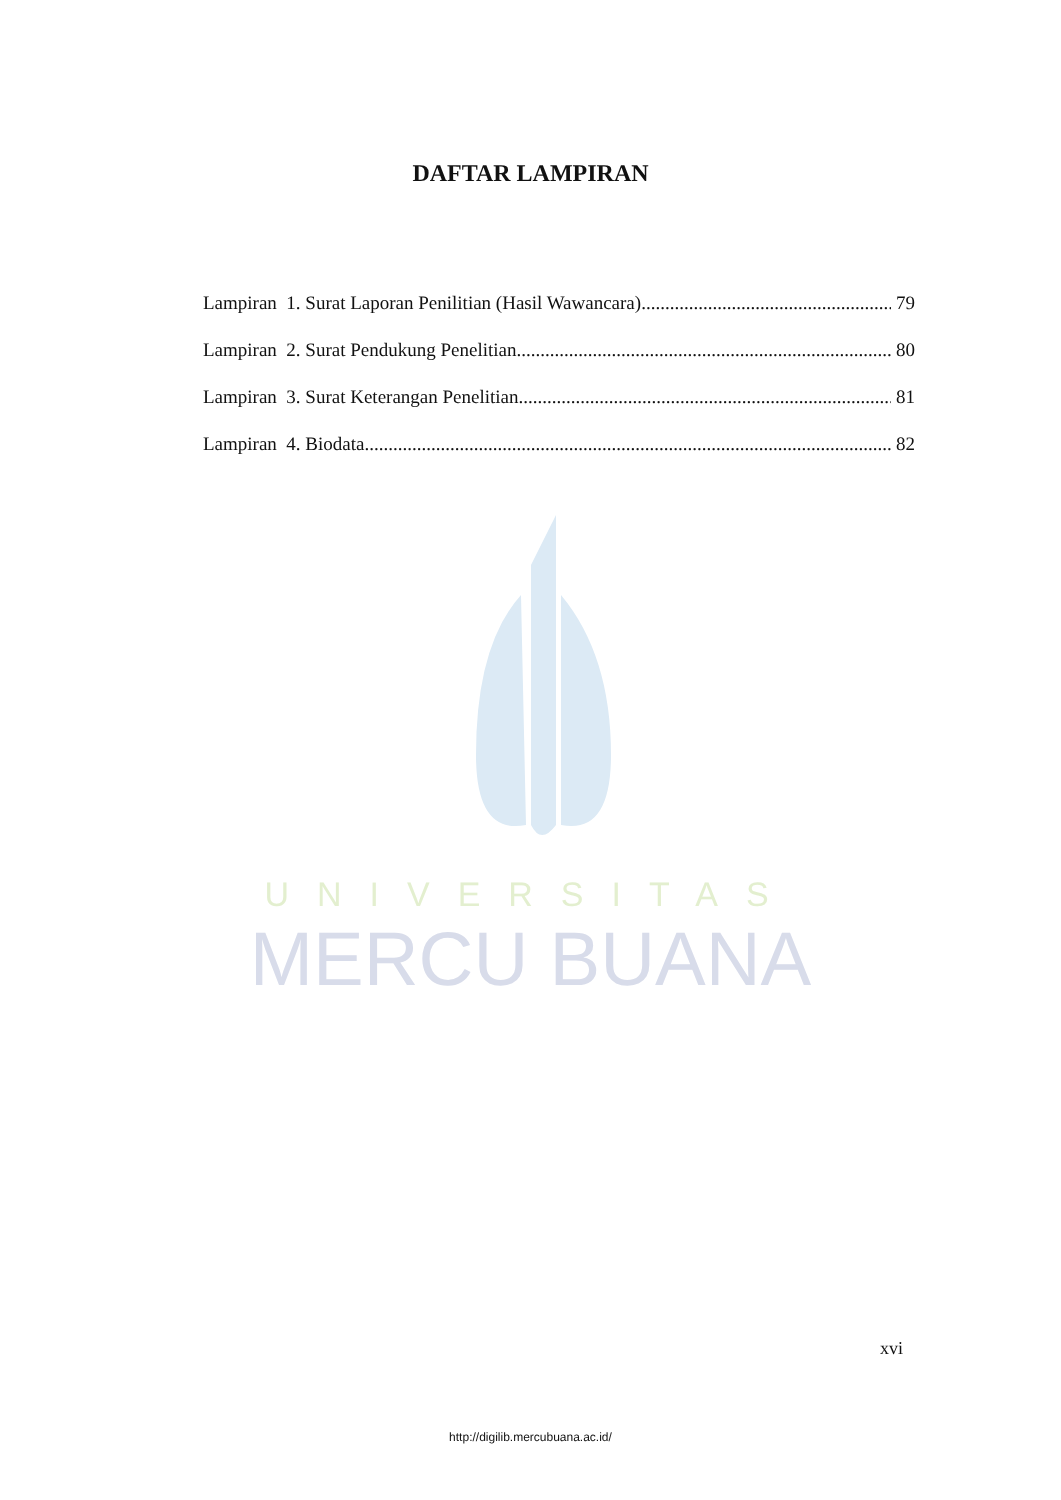UNIVERSITAS
MERCU BUANA
DAFTAR LAMPIRAN
Lampiran 1. Surat Laporan Penilitian (Hasil Wawancara) 79
Lampiran 2. Surat Pendukung Penelitian 80
Lampiran 3. Surat Keterangan Penelitian 81
Lampiran 4. Biodata 82
xvi
http://digilib.mercubuana.ac.id/